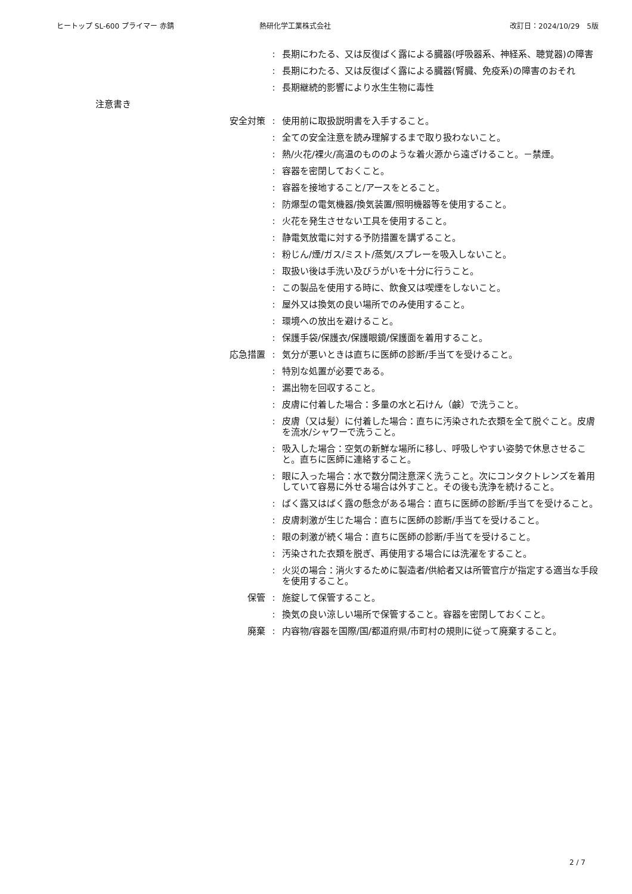ヒートップ SL-600 プライマー 赤錆 熱研化学工業株式会社 改訂日：2024/10/29　5版
: 長期にわたる、又は反復ばく露による臓器(呼吸器系、神経系、聴覚器)の障害
: 長期にわたる、又は反復ばく露による臓器(腎臓、免疫系)の障害のおそれ
: 長期継続的影響により水生生物に毒性
注意書き
安全対策 : 使用前に取扱説明書を入手すること。
: 全ての安全注意を読み理解するまで取り扱わないこと。
: 熱/火花/裸火/高温のもののような着火源から遠ざけること。－禁煙。
: 容器を密閉しておくこと。
: 容器を接地すること/アースをとること。
: 防爆型の電気機器/換気装置/照明機器等を使用すること。
: 火花を発生させない工具を使用すること。
: 静電気放電に対する予防措置を講ずること。
: 粉じん/煙/ガス/ミスト/蒸気/スプレーを吸入しないこと。
: 取扱い後は手洗い及びうがいを十分に行うこと。
: この製品を使用する時に、飲食又は喫煙をしないこと。
: 屋外又は換気の良い場所でのみ使用すること。
: 環境への放出を避けること。
: 保護手袋/保護衣/保護眼鏡/保護面を着用すること。
応急措置 : 気分が悪いときは直ちに医師の診断/手当てを受けること。
: 特別な処置が必要である。
: 漏出物を回収すること。
: 皮膚に付着した場合：多量の水と石けん（鹸）で洗うこと。
: 皮膚（又は髪）に付着した場合：直ちに汚染された衣類を全て脱ぐこと。皮膚を流水/シャワーで洗うこと。
: 吸入した場合：空気の新鮮な場所に移し、呼吸しやすい姿勢で休息させること。直ちに医師に連絡すること。
: 眼に入った場合：水で数分間注意深く洗うこと。次にコンタクトレンズを着用していて容易に外せる場合は外すこと。その後も洗浄を続けること。
: ばく露又はばく露の懸念がある場合：直ちに医師の診断/手当てを受けること。
: 皮膚刺激が生じた場合：直ちに医師の診断/手当てを受けること。
: 眼の刺激が続く場合：直ちに医師の診断/手当てを受けること。
: 汚染された衣類を脱ぎ、再使用する場合には洗濯をすること。
: 火災の場合：消火するために製造者/供給者又は所管官庁が指定する適当な手段を使用すること。
保管 : 施錠して保管すること。
: 換気の良い涼しい場所で保管すること。容器を密閉しておくこと。
廃棄 : 内容物/容器を国際/国/都道府県/市町村の規則に従って廃棄すること。
2 / 7